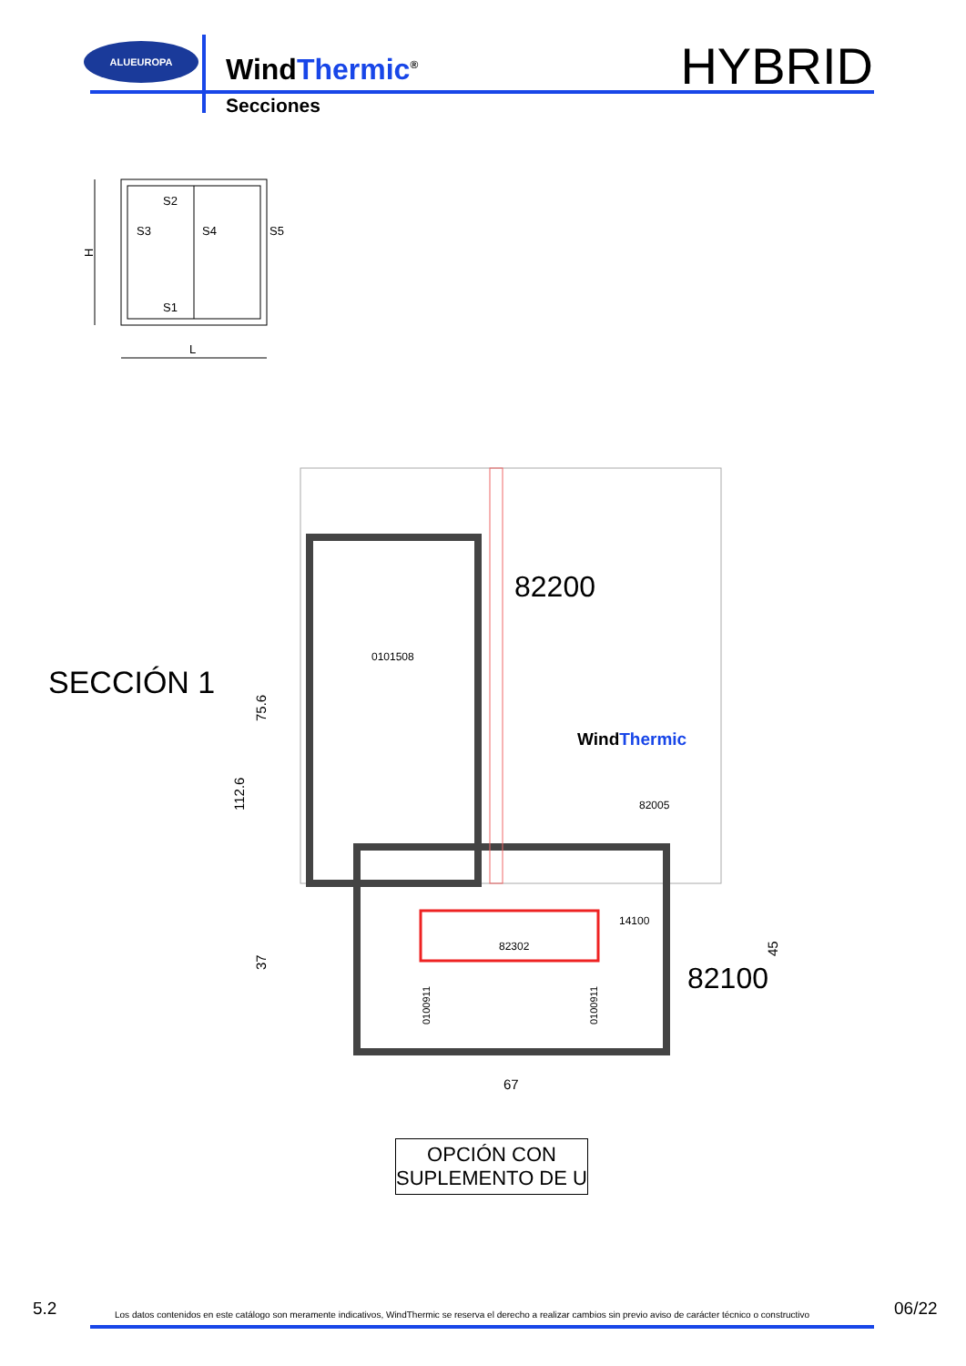ALUEUROPA
WindThermic<sup>®</sup>
Secciones
HYBRID
S2
S3
S4
S5
S1
L
H
82200
82100
0101508
82302
82005
14100
WindThermic
67
112.6
75.6
37
45
0100911
0100911
SECCIÓN 1
OPCIÓN CON
SUPLEMENTO DE U
5.2 Los datos contenidos en este catálogo son meramente indicativos, WindThermic se reserva el derecho a realizar cambios sin previo aviso de carácter técnico o constructivo 06/22